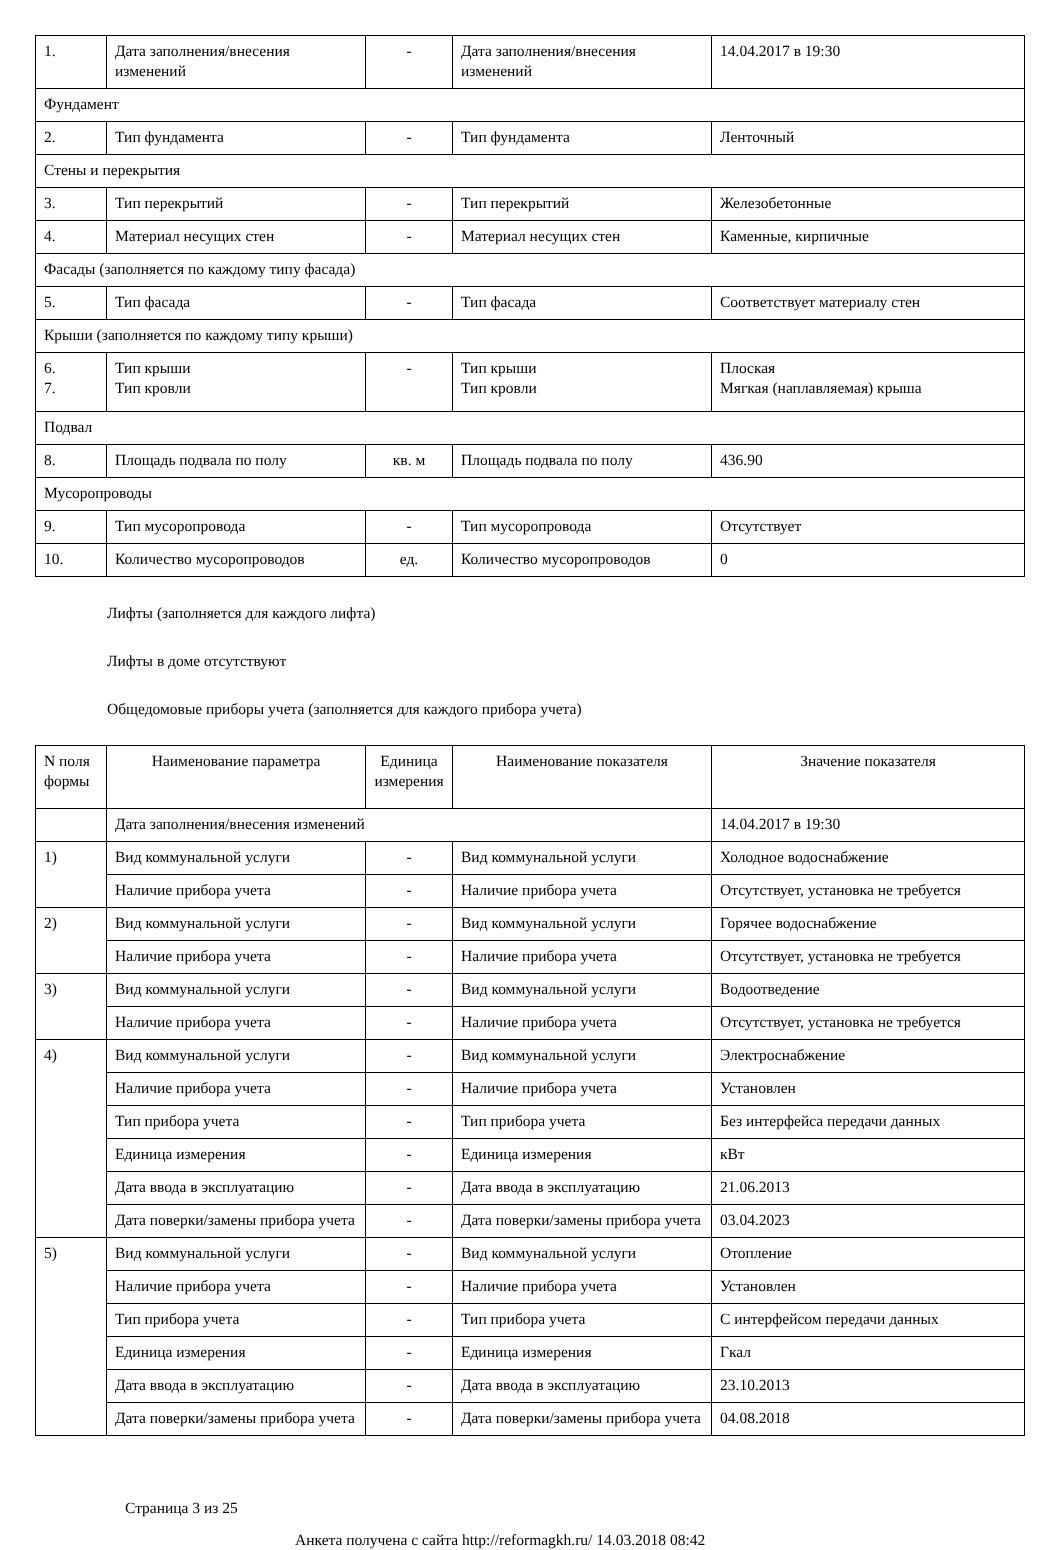| 1. | Дата заполнения/внесения изменений | - | Дата заполнения/внесения изменений | 14.04.2017 в 19:30 |
| Фундамент | | | | |
| 2. | Тип фундамента | - | Тип фундамента | Ленточный |
| Стены и перекрытия | | | | |
| 3. | Тип перекрытий | - | Тип перекрытий | Железобетонные |
| 4. | Материал несущих стен | - | Материал несущих стен | Каменные, кирпичные |
| Фасады (заполняется по каждому типу фасада) | | | | |
| 5. | Тип фасада | - | Тип фасада | Соответствует материалу стен |
| Крыши (заполняется по каждому типу крыши) | | | | |
| 6. 7. | Тип крыши Тип кровли | - | Тип крыши Тип кровли | Плоская Мягкая (наплавляемая) крыша |
| Подвал | | | | |
| 8. | Площадь подвала по полу | кв. м | Площадь подвала по полу | 436.90 |
| Мусоропроводы | | | | |
| 9. | Тип мусоропровода | - | Тип мусоропровода | Отсутствует |
| 10. | Количество мусоропроводов | ед. | Количество мусоропроводов | 0 |
Лифты (заполняется для каждого лифта)
Лифты в доме отсутствуют
Общедомовые приборы учета (заполняется для каждого прибора учета)
| N поля формы | Наименование параметра | Единица измерения | Наименование показателя | Значение показателя |
| --- | --- | --- | --- | --- |
| | Дата заполнения/внесения изменений | | | 14.04.2017 в 19:30 |
| 1) | Вид коммунальной услуги | - | Вид коммунальной услуги | Холодное водоснабжение |
| | Наличие прибора учета | - | Наличие прибора учета | Отсутствует, установка не требуется |
| 2) | Вид коммунальной услуги | - | Вид коммунальной услуги | Горячее водоснабжение |
| | Наличие прибора учета | - | Наличие прибора учета | Отсутствует, установка не требуется |
| 3) | Вид коммунальной услуги | - | Вид коммунальной услуги | Водоотведение |
| | Наличие прибора учета | - | Наличие прибора учета | Отсутствует, установка не требуется |
| 4) | Вид коммунальной услуги | - | Вид коммунальной услуги | Электроснабжение |
| | Наличие прибора учета | - | Наличие прибора учета | Установлен |
| | Тип прибора учета | - | Тип прибора учета | Без интерфейса передачи данных |
| | Единица измерения | - | Единица измерения | кВт |
| | Дата ввода в эксплуатацию | - | Дата ввода в эксплуатацию | 21.06.2013 |
| | Дата поверки/замены прибора учета | - | Дата поверки/замены прибора учета | 03.04.2023 |
| 5) | Вид коммунальной услуги | - | Вид коммунальной услуги | Отопление |
| | Наличие прибора учета | - | Наличие прибора учета | Установлен |
| | Тип прибора учета | - | Тип прибора учета | С интерфейсом передачи данных |
| | Единица измерения | - | Единица измерения | Гкал |
| | Дата ввода в эксплуатацию | - | Дата ввода в эксплуатацию | 23.10.2013 |
| | Дата поверки/замены прибора учета | - | Дата поверки/замены прибора учета | 04.08.2018 |
Страница 3 из 25
Анкета получена с сайта http://reformagkh.ru/ 14.03.2018 08:42